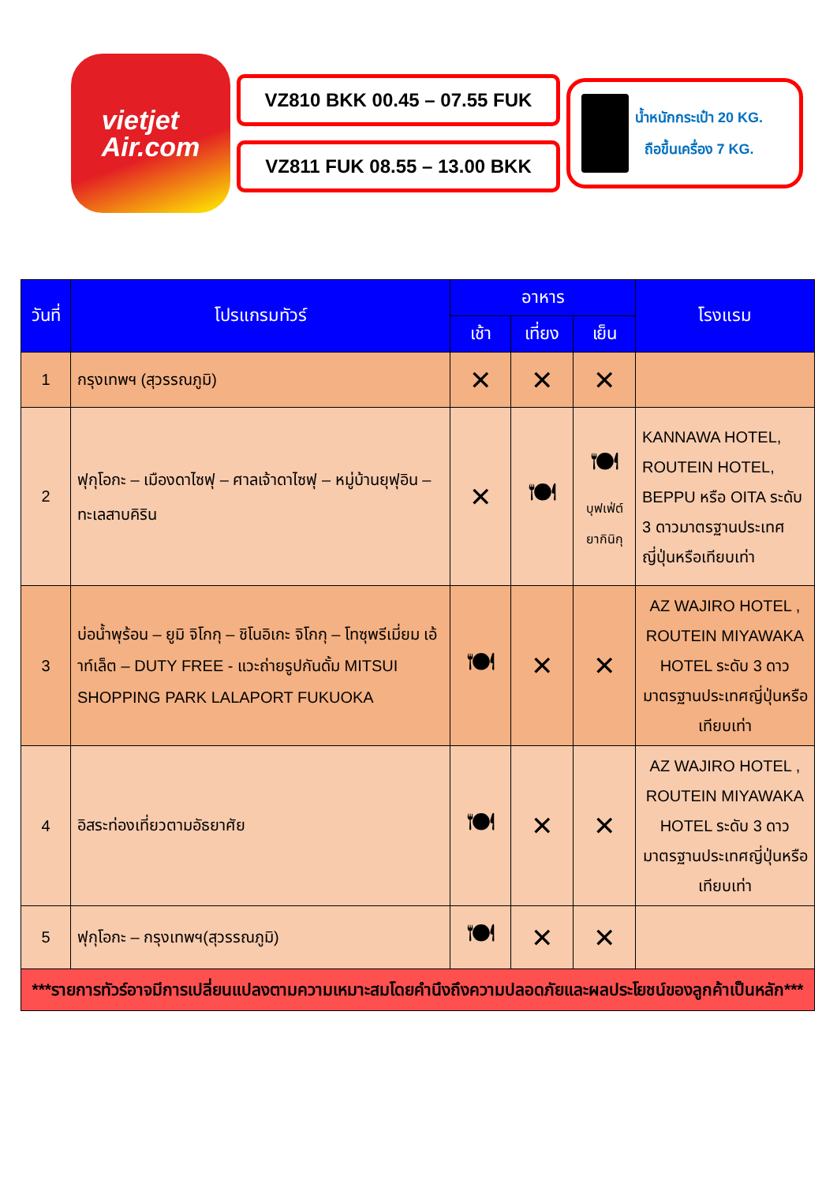vietjet
Air.com
VZ810 BKK 00.45 – 07.55 FUK
VZ811 FUK 08.55 – 13.00 BKK
น้ำหนักกระเป๋า 20 KG.
ถือขึ้นเครื่อง 7 KG.
| วันที่ | โปรแกรมทัวร์ | อาหาร | | | โรงแรม |
| --- | --- | --- | --- | --- | --- |
| | | เช้า | เที่ยง | เย็น | |
| 1 | กรุงเทพฯ (สุวรรณภูมิ) | ✕ | ✕ | ✕ | |
| 2 | ฟุกุโอกะ – เมืองดาไซฟุ – ศาลเจ้าดาไซฟุ – หมู่บ้านยุฟุอิน – ทะเลสาบคิริน | ✕ | 🍽 | 🍽 บุฟเฟ่ต์ ยากินิกุ | KANNAWA HOTEL, ROUTEIN HOTEL, BEPPU หรือ OITA ระดับ 3 ดาวมาตรฐานประเทศญี่ปุ่นหรือเทียบเท่า |
| 3 | บ่อน้ำพุร้อน – ยูมิ จิโกกุ – ชิโนอิเกะ จิโกกุ – โทซุพรีเมี่ยม เอ้าท์เล็ต – DUTY FREE - แวะถ่ายรูปกันดั้ม MITSUI SHOPPING PARK LALAPORT FUKUOKA | 🍽 | ✕ | ✕ | AZ WAJIRO HOTEL , ROUTEIN MIYAWAKA HOTEL ระดับ 3 ดาวมาตรฐานประเทศญี่ปุ่นหรือเทียบเท่า |
| 4 | อิสระท่องเที่ยวตามอัธยาศัย | 🍽 | ✕ | ✕ | AZ WAJIRO HOTEL , ROUTEIN MIYAWAKA HOTEL ระดับ 3 ดาวมาตรฐานประเทศญี่ปุ่นหรือเทียบเท่า |
| 5 | ฟุกุโอกะ – กรุงเทพฯ(สุวรรณภูมิ) | 🍽 | ✕ | ✕ | |
| ***รายการทัวร์อาจมีการเปลี่ยนแปลงตามความเหมาะสมโดยคำนึงถึงความปลอดภัยและผลประโยชน์ของลูกค้าเป็นหลัก*** | | | | | |